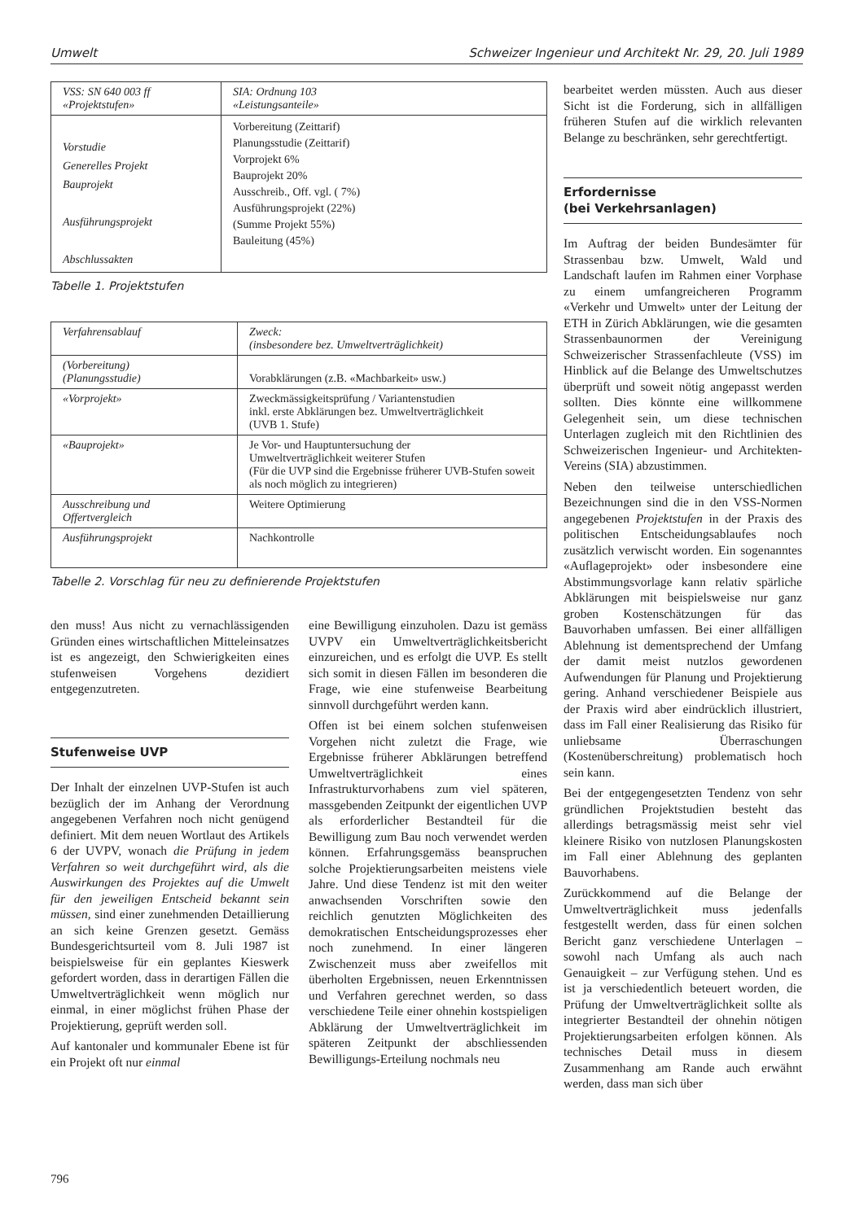Umwelt Schweizer Ingenieur und Architekt Nr. 29, 20. Juli 1989
| VSS: SN 640 003 ff «Projektstufen» | SIA: Ordnung 103 «Leistungsanteile» |
| Vorstudie Generelles Projekt Bauprojekt Ausführungsprojekt Abschlussakten | Vorbereitung (Zeittarif) Planungsstudie (Zeittarif) Vorprojekt 6% Bauprojekt 20% Ausschreib., Off. vgl. ( 7%) Ausführungsprojekt (22%) (Summe Projekt 55%) Bauleitung (45%) |
Tabelle 1. Projektstufen
| Verfahrensablauf | Zweck: (insbesondere bez. Umweltverträglichkeit) |
| (Vorbereitung) (Planungsstudie) | Vorabklärungen (z.B. «Machbarkeit» usw.) |
| «Vorprojekt» | Zweckmässigkeitsprüfung / Variantenstudien inkl. erste Abklärungen bez. Umweltverträglichkeit (UVB 1. Stufe) |
| «Bauprojekt» | Je Vor- und Hauptuntersuchung der Umweltverträglichkeit weiterer Stufen (Für die UVP sind die Ergebnisse früherer UVB-Stufen soweit als noch möglich zu integrieren) |
| Ausschreibung und Offertvergleich | Weitere Optimierung |
| Ausführungsprojekt | Nachkontrolle |
Tabelle 2. Vorschlag für neu zu definierende Projektstufen
den muss! Aus nicht zu vernachlässigenden Gründen eines wirtschaftlichen Mitteleinsatzes ist es angezeigt, den Schwierigkeiten eines stufenweisen Vorgehens dezidiert entgegenzutreten.
Stufenweise UVP
Der Inhalt der einzelnen UVP-Stufen ist auch bezüglich der im Anhang der Verordnung angegebenen Verfahren noch nicht genügend definiert. Mit dem neuen Wortlaut des Artikels 6 der UVPV, wonach die Prüfung in jedem Verfahren so weit durchgeführt wird, als die Auswirkungen des Projektes auf die Umwelt für den jeweiligen Entscheid bekannt sein müssen, sind einer zunehmenden Detaillierung an sich keine Grenzen gesetzt. Gemäss Bundesgerichtsurteil vom 8. Juli 1987 ist beispielsweise für ein geplantes Kieswerk gefordert worden, dass in derartigen Fällen die Umweltverträglichkeit wenn möglich nur einmal, in einer möglichst frühen Phase der Projektierung, geprüft werden soll.
Auf kantonaler und kommunaler Ebene ist für ein Projekt oft nur einmal
eine Bewilligung einzuholen. Dazu ist gemäss UVPV ein Umweltverträglichkeitsbericht einzureichen, und es erfolgt die UVP. Es stellt sich somit in diesen Fällen im besonderen die Frage, wie eine stufenweise Bearbeitung sinnvoll durchgeführt werden kann.
Offen ist bei einem solchen stufenweisen Vorgehen nicht zuletzt die Frage, wie Ergebnisse früherer Abklärungen betreffend Umweltverträglichkeit eines Infrastrukturvorhabens zum viel späteren, massgebenden Zeitpunkt der eigentlichen UVP als erforderlicher Bestandteil für die Bewilligung zum Bau noch verwendet werden können. Erfahrungsgemäss beanspruchen solche Projektierungsarbeiten meistens viele Jahre. Und diese Tendenz ist mit den weiter anwachsenden Vorschriften sowie den reichlich genutzten Möglichkeiten des demokratischen Entscheidungsprozesses eher noch zunehmend. In einer längeren Zwischenzeit muss aber zweifellos mit überholten Ergebnissen, neuen Erkenntnissen und Verfahren gerechnet werden, so dass verschiedene Teile einer ohnehin kostspieligen Abklärung der Umweltverträglichkeit im späteren Zeitpunkt der abschliessenden Bewilligungs-Erteilung nochmals neu
bearbeitet werden müssten. Auch aus dieser Sicht ist die Forderung, sich in allfälligen früheren Stufen auf die wirklich relevanten Belange zu beschränken, sehr gerechtfertigt.
Erfordernisse
(bei Verkehrsanlagen)
Im Auftrag der beiden Bundesämter für Strassenbau bzw. Umwelt, Wald und Landschaft laufen im Rahmen einer Vorphase zu einem umfangreicheren Programm «Verkehr und Umwelt» unter der Leitung der ETH in Zürich Abklärungen, wie die gesamten Strassenbaunormen der Vereinigung Schweizerischer Strassenfachleute (VSS) im Hinblick auf die Belange des Umweltschutzes überprüft und soweit nötig angepasst werden sollten. Dies könnte eine willkommene Gelegenheit sein, um diese technischen Unterlagen zugleich mit den Richtlinien des Schweizerischen Ingenieur- und Architekten-Vereins (SIA) abzustimmen.
Neben den teilweise unterschiedlichen Bezeichnungen sind die in den VSS-Normen angegebenen Projektstufen in der Praxis des politischen Entscheidungsablaufes noch zusätzlich verwischt worden. Ein sogenanntes «Auflageprojekt» oder insbesondere eine Abstimmungsvorlage kann relativ spärliche Abklärungen mit beispielsweise nur ganz groben Kostenschätzungen für das Bauvorhaben umfassen. Bei einer allfälligen Ablehnung ist dementsprechend der Umfang der damit meist nutzlos gewordenen Aufwendungen für Planung und Projektierung gering. Anhand verschiedener Beispiele aus der Praxis wird aber eindrücklich illustriert, dass im Fall einer Realisierung das Risiko für unliebsame Überraschungen (Kostenüberschreitung) problematisch hoch sein kann.
Bei der entgegengesetzten Tendenz von sehr gründlichen Projektstudien besteht das allerdings betragsmässig meist sehr viel kleinere Risiko von nutzlosen Planungskosten im Fall einer Ablehnung des geplanten Bauvorhabens.
Zurückkommend auf die Belange der Umweltverträglichkeit muss jedenfalls festgestellt werden, dass für einen solchen Bericht ganz verschiedene Unterlagen – sowohl nach Umfang als auch nach Genauigkeit – zur Verfügung stehen. Und es ist ja verschiedentlich beteuert worden, die Prüfung der Umweltverträglichkeit sollte als integrierter Bestandteil der ohnehin nötigen Projektierungsarbeiten erfolgen können. Als technisches Detail muss in diesem Zusammenhang am Rande auch erwähnt werden, dass man sich über
796